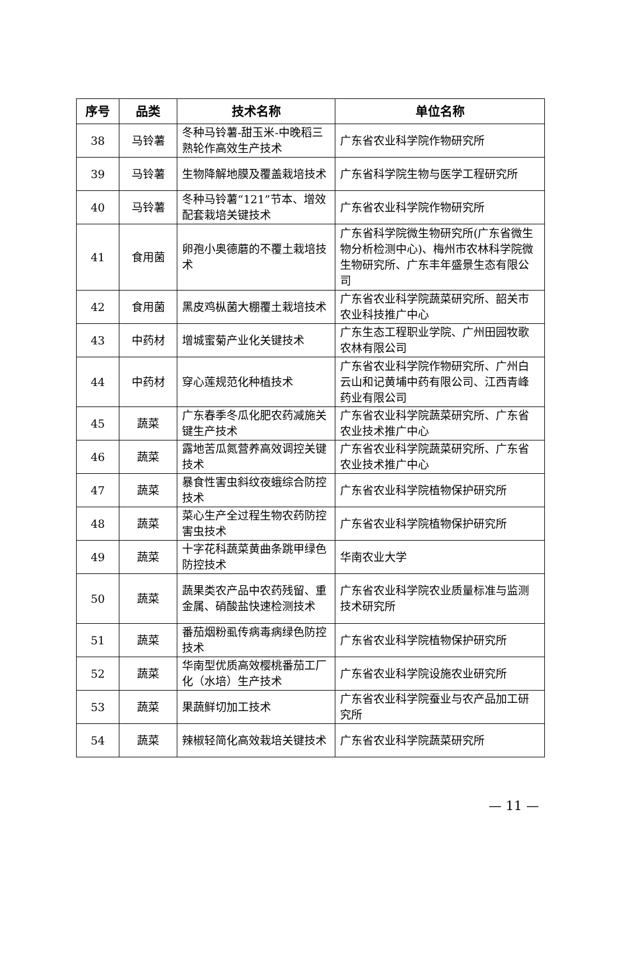| 序号 | 品类 | 技术名称 | 单位名称 |
| --- | --- | --- | --- |
| 38 | 马铃薯 | 冬种马铃薯-甜玉米-中晚稻三熟轮作高效生产技术 | 广东省农业科学院作物研究所 |
| 39 | 马铃薯 | 生物降解地膜及覆盖栽培技术 | 广东省科学院生物与医学工程研究所 |
| 40 | 马铃薯 | 冬种马铃薯“121”节本、增效配套栽培关键技术 | 广东省农业科学院作物研究所 |
| 41 | 食用菌 | 卵孢小奥德蘑的不覆土栽培技术 | 广东省科学院微生物研究所(广东省微生物分析检测中心)、梅州市农林科学院微生物研究所、广东丰年盛景生态有限公司 |
| 42 | 食用菌 | 黑皮鸡枞菌大棚覆土栽培技术 | 广东省农业科学院蔬菜研究所、韶关市农业科技推广中心 |
| 43 | 中药材 | 增城蜜菊产业化关键技术 | 广东生态工程职业学院、广州田园牧歌农林有限公司 |
| 44 | 中药材 | 穿心莲规范化种植技术 | 广东省农业科学院作物研究所、广州白云山和记黄埔中药有限公司、江西青峰药业有限公司 |
| 45 | 蔬菜 | 广东春季冬瓜化肥农药减施关键生产技术 | 广东省农业科学院蔬菜研究所、广东省农业技术推广中心 |
| 46 | 蔬菜 | 露地苦瓜氮营养高效调控关键技术 | 广东省农业科学院蔬菜研究所、广东省农业技术推广中心 |
| 47 | 蔬菜 | 暴食性害虫斜纹夜蛾综合防控技术 | 广东省农业科学院植物保护研究所 |
| 48 | 蔬菜 | 菜心生产全过程生物农药防控害虫技术 | 广东省农业科学院植物保护研究所 |
| 49 | 蔬菜 | 十字花科蔬菜黄曲条跳甲绿色防控技术 | 华南农业大学 |
| 50 | 蔬菜 | 蔬果类农产品中农药残留、重金属、硝酸盐快速检测技术 | 广东省农业科学院农业质量标准与监测技术研究所 |
| 51 | 蔬菜 | 番茄烟粉虱传病毒病绿色防控技术 | 广东省农业科学院植物保护研究所 |
| 52 | 蔬菜 | 华南型优质高效樱桃番茄工厂化（水培）生产技术 | 广东省农业科学院设施农业研究所 |
| 53 | 蔬菜 | 果蔬鲜切加工技术 | 广东省农业科学院蚕业与农产品加工研究所 |
| 54 | 蔬菜 | 辣椒轻简化高效栽培关键技术 | 广东省农业科学院蔬菜研究所 |
— 11 —